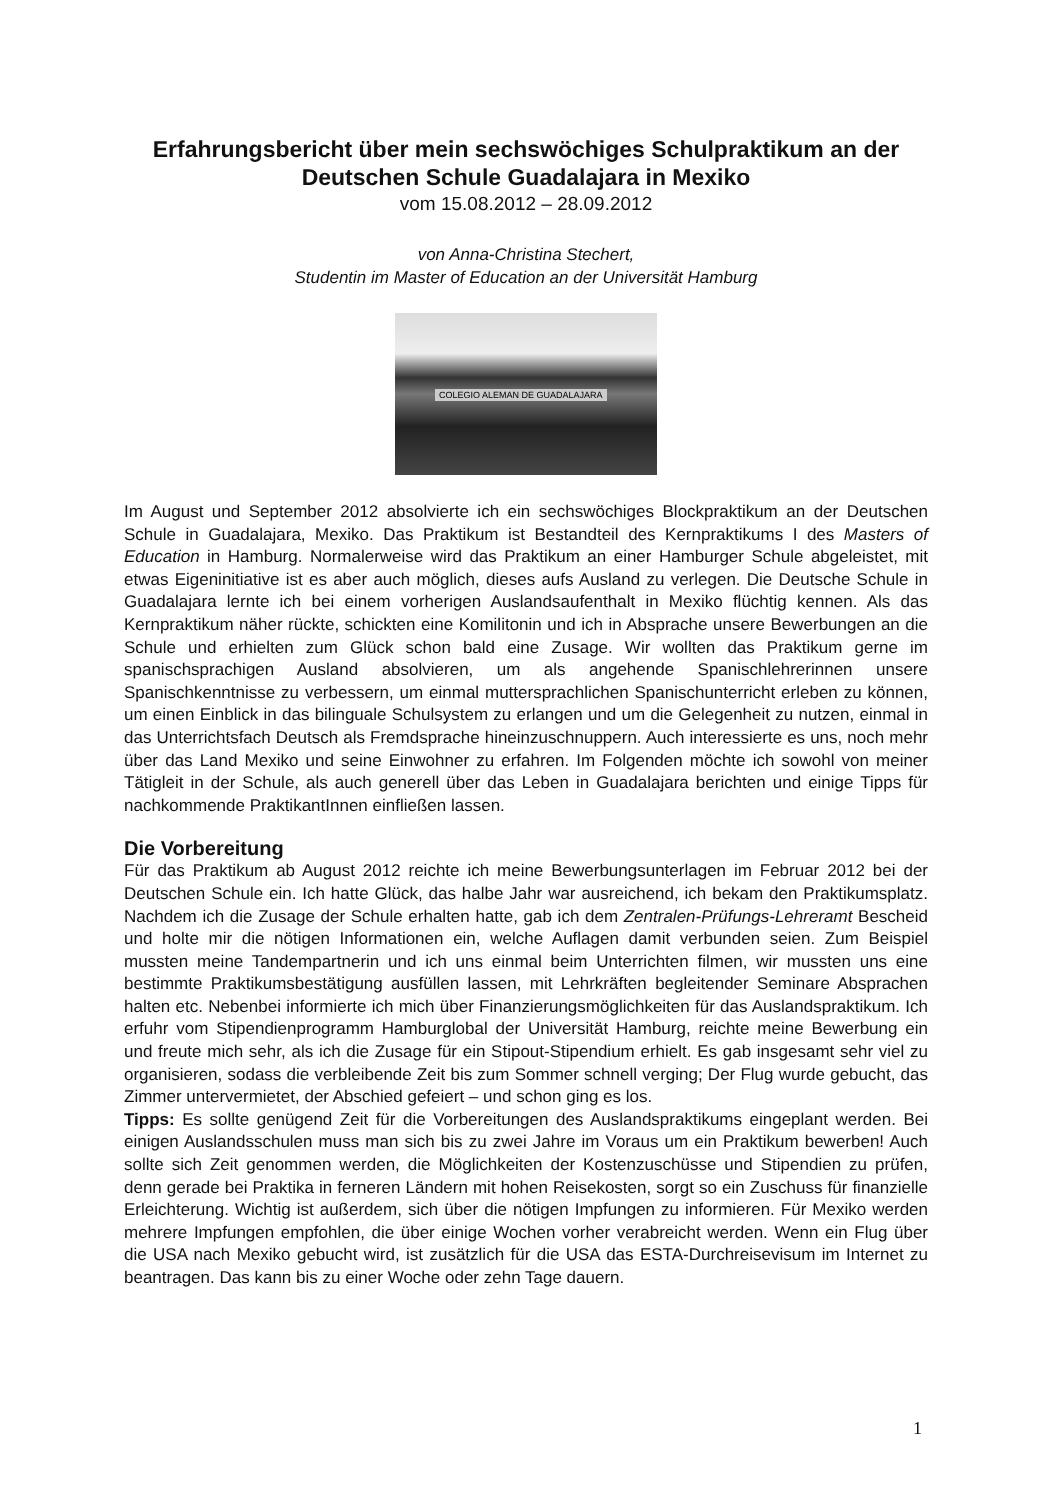Erfahrungsbericht über mein sechswöchiges Schulpraktikum an der Deutschen Schule Guadalajara in Mexiko
vom 15.08.2012 – 28.09.2012
von Anna-Christina Stechert,
Studentin im Master of Education an der Universität Hamburg
COLEGIO ALEMAN DE GUADALAJARA
Im August und September 2012 absolvierte ich ein sechswöchiges Blockpraktikum an der Deutschen Schule in Guadalajara, Mexiko. Das Praktikum ist Bestandteil des Kernpraktikums I des Masters of Education in Hamburg. Normalerweise wird das Praktikum an einer Hamburger Schule abgeleistet, mit etwas Eigeninitiative ist es aber auch möglich, dieses aufs Ausland zu verlegen. Die Deutsche Schule in Guadalajara lernte ich bei einem vorherigen Auslandsaufenthalt in Mexiko flüchtig kennen. Als das Kernpraktikum näher rückte, schickten eine Komilitonin und ich in Absprache unsere Bewerbungen an die Schule und erhielten zum Glück schon bald eine Zusage. Wir wollten das Praktikum gerne im spanischsprachigen Ausland absolvieren, um als angehende Spanischlehrerinnen unsere Spanischkenntnisse zu verbessern, um einmal muttersprachlichen Spanischunterricht erleben zu können, um einen Einblick in das bilinguale Schulsystem zu erlangen und um die Gelegenheit zu nutzen, einmal in das Unterrichtsfach Deutsch als Fremdsprache hineinzuschnuppern. Auch interessierte es uns, noch mehr über das Land Mexiko und seine Einwohner zu erfahren. Im Folgenden möchte ich sowohl von meiner Tätigleit in der Schule, als auch generell über das Leben in Guadalajara berichten und einige Tipps für nachkommende PraktikantInnen einfließen lassen.
Die Vorbereitung
Für das Praktikum ab August 2012 reichte ich meine Bewerbungsunterlagen im Februar 2012 bei der Deutschen Schule ein. Ich hatte Glück, das halbe Jahr war ausreichend, ich bekam den Praktikumsplatz. Nachdem ich die Zusage der Schule erhalten hatte, gab ich dem Zentralen-Prüfungs-Lehreramt Bescheid und holte mir die nötigen Informationen ein, welche Auflagen damit verbunden seien. Zum Beispiel mussten meine Tandempartnerin und ich uns einmal beim Unterrichten filmen, wir mussten uns eine bestimmte Praktikumsbestätigung ausfüllen lassen, mit Lehrkräften begleitender Seminare Absprachen halten etc. Nebenbei informierte ich mich über Finanzierungsmöglichkeiten für das Auslandspraktikum. Ich erfuhr vom Stipendienprogramm Hamburglobal der Universität Hamburg, reichte meine Bewerbung ein und freute mich sehr, als ich die Zusage für ein Stipout-Stipendium erhielt. Es gab insgesamt sehr viel zu organisieren, sodass die verbleibende Zeit bis zum Sommer schnell verging; Der Flug wurde gebucht, das Zimmer untervermietet, der Abschied gefeiert – und schon ging es los.
Tipps: Es sollte genügend Zeit für die Vorbereitungen des Auslandspraktikums eingeplant werden. Bei einigen Auslandsschulen muss man sich bis zu zwei Jahre im Voraus um ein Praktikum bewerben! Auch sollte sich Zeit genommen werden, die Möglichkeiten der Kostenzuschüsse und Stipendien zu prüfen, denn gerade bei Praktika in ferneren Ländern mit hohen Reisekosten, sorgt so ein Zuschuss für finanzielle Erleichterung. Wichtig ist außerdem, sich über die nötigen Impfungen zu informieren. Für Mexiko werden mehrere Impfungen empfohlen, die über einige Wochen vorher verabreicht werden. Wenn ein Flug über die USA nach Mexiko gebucht wird, ist zusätzlich für die USA das ESTA-Durchreisevisum im Internet zu beantragen. Das kann bis zu einer Woche oder zehn Tage dauern.
1